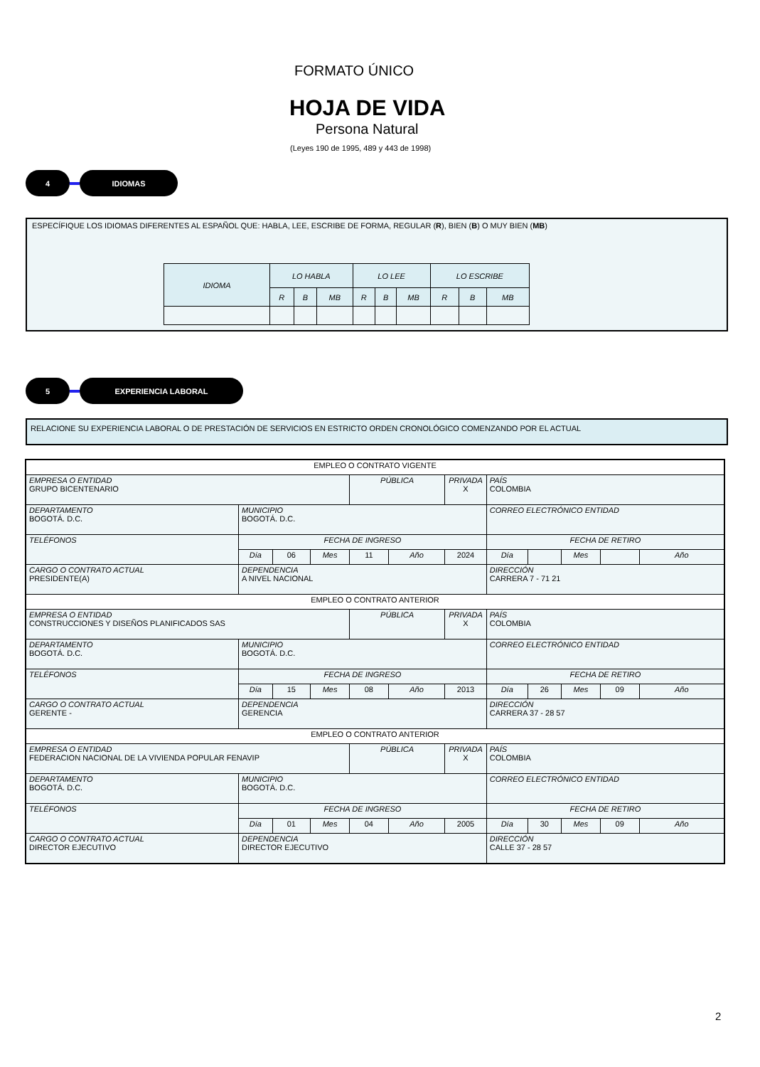FORMATO ÚNICO
HOJA DE VIDA
Persona Natural
(Leyes 190 de 1995, 489 y 443 de 1998)
4 IDIOMAS
ESPECÍFIQUE LOS IDIOMAS DIFERENTES AL ESPAÑOL QUE: HABLA, LEE, ESCRIBE DE FORMA, REGULAR (R), BIEN (B) O MUY BIEN (MB)
| IDIOMA | LO HABLA | | | LO LEE | | | LO ESCRIBE | | |
| --- | --- | --- | --- | --- | --- | --- | --- | --- | --- |
| | R | B | MB | R | B | MB | R | B | MB |
5 EXPERIENCIA LABORAL
RELACIONE SU EXPERIENCIA LABORAL O DE PRESTACIÓN DE SERVICIOS EN ESTRICTO ORDEN CRONOLÓGICO COMENZANDO POR EL ACTUAL
| EMPLEO O CONTRATO VIGENTE | | | | | | | | | | | |
| EMPRESA O ENTIDAD GRUPO BICENTENARIO | | | | PÚBLICA | | PRIVADA X | PAÍS COLOMBIA | | | | |
| DEPARTAMENTO BOGOTÁ. D.C. | MUNICIPIO BOGOTÁ. D.C. | | | | | | CORREO ELECTRÓNICO ENTIDAD | | | | |
| TELÉFONOS | FECHA DE INGRESO | | | | | | FECHA DE RETIRO | | | | |
| | Día | 06 | Mes | 11 | Año | 2024 | Día | | Mes | | Año |
| CARGO O CONTRATO ACTUAL PRESIDENTE(A) | DEPENDENCIA A NIVEL NACIONAL | | | | | | DIRECCIÓN CARRERA 7 - 71 21 | | | | |
| EMPLEO O CONTRATO ANTERIOR | | | | | | | | | | | |
| EMPRESA O ENTIDAD CONSTRUCCIONES Y DISEÑOS PLANIFICADOS SAS | | | | PÚBLICA | | PRIVADA X | PAÍS COLOMBIA | | | | |
| DEPARTAMENTO BOGOTÁ. D.C. | MUNICIPIO BOGOTÁ. D.C. | | | | | | CORREO ELECTRÓNICO ENTIDAD | | | | |
| TELÉFONOS | FECHA DE INGRESO | | | | | | FECHA DE RETIRO | | | | |
| | Día | 15 | Mes | 08 | Año | 2013 | Día | 26 | Mes | 09 | Año |
| CARGO O CONTRATO ACTUAL GERENTE - | DEPENDENCIA GERENCIA | | | | | | DIRECCIÓN CARRERA 37 - 28 57 | | | | |
| EMPLEO O CONTRATO ANTERIOR | | | | | | | | | | | |
| EMPRESA O ENTIDAD FEDERACION NACIONAL DE LA VIVIENDA POPULAR FENAVIP | | | | PÚBLICA | | PRIVADA X | PAÍS COLOMBIA | | | | |
| DEPARTAMENTO BOGOTÁ. D.C. | MUNICIPIO BOGOTÁ. D.C. | | | | | | CORREO ELECTRÓNICO ENTIDAD | | | | |
| TELÉFONOS | FECHA DE INGRESO | | | | | | FECHA DE RETIRO | | | | |
| | Día | 01 | Mes | 04 | Año | 2005 | Día | 30 | Mes | 09 | Año |
| CARGO O CONTRATO ACTUAL DIRECTOR EJECUTIVO | DEPENDENCIA DIRECTOR EJECUTIVO | | | | | | DIRECCIÓN CALLE 37 - 28 57 | | | | |
2